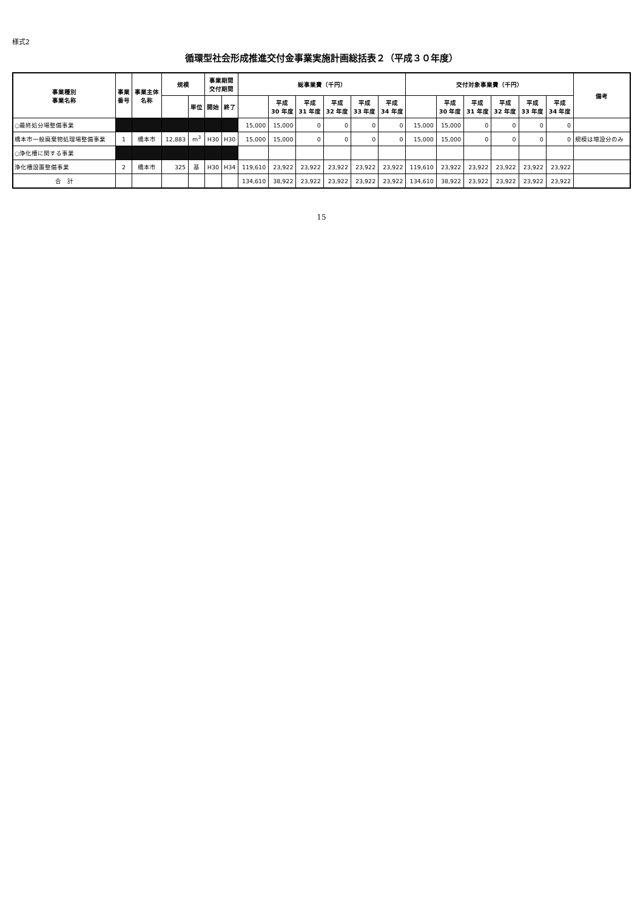様式2
循環型社会形成推進交付金事業実施計画総括表２（平成３０年度）
| 事業種別 事業名称 | 事業 番号 | 事業主体 名称 | 規模 | | 事業期間 交付期間 | | 総事業費（千円） | | | | | | 交付対象事業費（千円） | | | | | | 備考 |
| --- | --- | --- | --- | --- | --- | --- | --- | --- | --- | --- | --- | --- | --- | --- | --- | --- | --- | --- | --- |
| | | | | 単位 | 開始 | 終了 | | 平成 30 年度 | 平成 31 年度 | 平成 32 年度 | 平成 33 年度 | 平成 34 年度 | | 平成 30 年度 | 平成 31 年度 | 平成 32 年度 | 平成 33 年度 | 平成 34 年度 | |
| ○最終処分場整備事業 | | | | | | | 15,000 | 15,000 | 0 | 0 | 0 | 0 | 15,000 | 15,000 | 0 | 0 | 0 | 0 | |
| 橋本市一般廃棄物処理場整備事業 | 1 | 橋本市 | 12,883 | m<sup>3</sup> | H30 | H30 | 15,000 | 15,000 | 0 | 0 | 0 | 0 | 15,000 | 15,000 | 0 | 0 | 0 | 0 | 規模は増設分のみ |
| ○浄化槽に関する事業 | | | | | | | | | | | | | | | | | | | |
| 浄化槽設置整備事業 | 2 | 橋本市 | 325 | 基 | H30 | H34 | 119,610 | 23,922 | 23,922 | 23,922 | 23,922 | 23,922 | 119,610 | 23,922 | 23,922 | 23,922 | 23,922 | 23,922 | |
| 合 計 | | | | | | | 134,610 | 38,922 | 23,922 | 23,922 | 23,922 | 23,922 | 134,610 | 38,922 | 23,922 | 23,922 | 23,922 | 23,922 | |
15